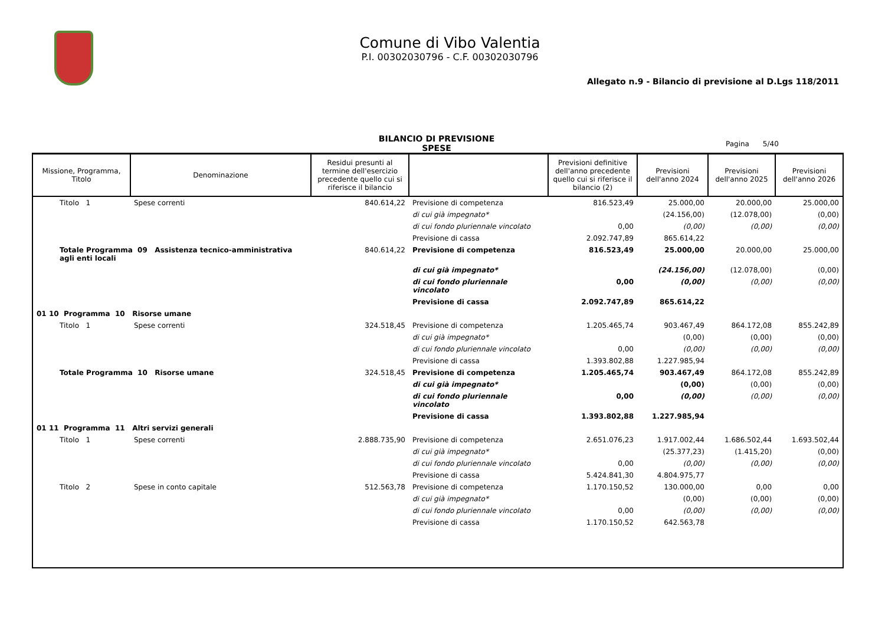Comune di Vibo Valentia
P.I. 00302030796 - C.F. 00302030796
Allegato n.9 - Bilancio di previsione al D.Lgs 118/2011
BILANCIO DI PREVISIONE
SPESE
Pagina 5/40
| Missione, Programma, Titolo | Denominazione | Residui presunti al termine dell'esercizio precedente quello cui si riferisce il bilancio | | Previsioni definitive dell'anno precedente quello cui si riferisce il bilancio (2) | Previsioni dell'anno 2024 | Previsioni dell'anno 2025 | Previsioni dell'anno 2026 |
| --- | --- | --- | --- | --- | --- | --- | --- |
| Titolo 1 | Spese correnti | 840.614,22 | Previsione di competenza | 816.523,49 | 25.000,00 | 20.000,00 | 25.000,00 |
| | | | di cui già impegnato* | | (24.156,00) | (12.078,00) | (0,00) |
| | | | di cui fondo pluriennale vincolato | 0,00 | (0,00) | (0,00) | (0,00) |
| | | | Previsione di cassa | 2.092.747,89 | 865.614,22 | | |
| Totale Programma 09 Assistenza tecnico-amministrativa agli enti locali | | 840.614,22 | Previsione di competenza | 816.523,49 | 25.000,00 | 20.000,00 | 25.000,00 |
| | | | di cui già impegnato* | | (24.156,00) | (12.078,00) | (0,00) |
| | | | di cui fondo pluriennale vincolato | 0,00 | (0,00) | (0,00) | (0,00) |
| | | | Previsione di cassa | 2.092.747,89 | 865.614,22 | | |
| 01 10 Programma 10 Risorse umane | | | | | | | |
| Titolo 1 | Spese correnti | 324.518,45 | Previsione di competenza | 1.205.465,74 | 903.467,49 | 864.172,08 | 855.242,89 |
| | | | di cui già impegnato* | | (0,00) | (0,00) | (0,00) |
| | | | di cui fondo pluriennale vincolato | 0,00 | (0,00) | (0,00) | (0,00) |
| | | | Previsione di cassa | 1.393.802,88 | 1.227.985,94 | | |
| Totale Programma 10 Risorse umane | | 324.518,45 | Previsione di competenza | 1.205.465,74 | 903.467,49 | 864.172,08 | 855.242,89 |
| | | | di cui già impegnato* | | (0,00) | (0,00) | (0,00) |
| | | | di cui fondo pluriennale vincolato | 0,00 | (0,00) | (0,00) | (0,00) |
| | | | Previsione di cassa | 1.393.802,88 | 1.227.985,94 | | |
| 01 11 Programma 11 Altri servizi generali | | | | | | | |
| Titolo 1 | Spese correnti | 2.888.735,90 | Previsione di competenza | 2.651.076,23 | 1.917.002,44 | 1.686.502,44 | 1.693.502,44 |
| | | | di cui già impegnato* | | (25.377,23) | (1.415,20) | (0,00) |
| | | | di cui fondo pluriennale vincolato | 0,00 | (0,00) | (0,00) | (0,00) |
| | | | Previsione di cassa | 5.424.841,30 | 4.804.975,77 | | |
| Titolo 2 | Spese in conto capitale | 512.563,78 | Previsione di competenza | 1.170.150,52 | 130.000,00 | 0,00 | 0,00 |
| | | | di cui già impegnato* | | (0,00) | (0,00) | (0,00) |
| | | | di cui fondo pluriennale vincolato | 0,00 | (0,00) | (0,00) | (0,00) |
| | | | Previsione di cassa | 1.170.150,52 | 642.563,78 | | |